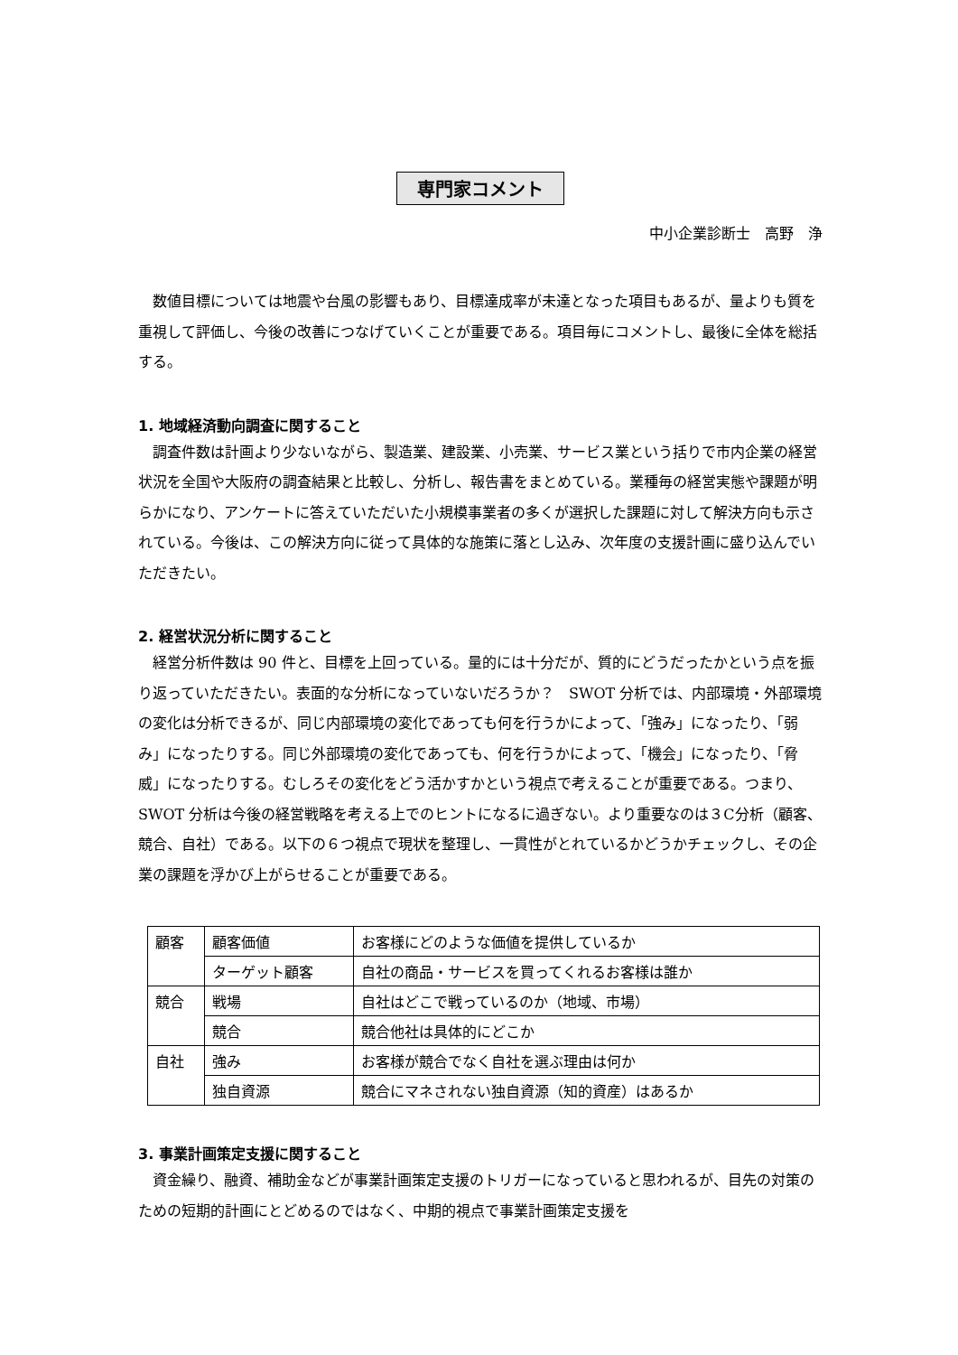専門家コメント
中小企業診断士　高野　浄
数値目標については地震や台風の影響もあり、目標達成率が未達となった項目もあるが、量よりも質を重視して評価し、今後の改善につなげていくことが重要である。項目毎にコメントし、最後に全体を総括する。
1. 地域経済動向調査に関すること
調査件数は計画より少ないながら、製造業、建設業、小売業、サービス業という括りで市内企業の経営状況を全国や大阪府の調査結果と比較し、分析し、報告書をまとめている。業種毎の経営実態や課題が明らかになり、アンケートに答えていただいた小規模事業者の多くが選択した課題に対して解決方向も示されている。今後は、この解決方向に従って具体的な施策に落とし込み、次年度の支援計画に盛り込んでいただきたい。
2. 経営状況分析に関すること
経営分析件数は 90 件と、目標を上回っている。量的には十分だが、質的にどうだったかという点を振り返っていただきたい。表面的な分析になっていないだろうか？　SWOT 分析では、内部環境・外部環境の変化は分析できるが、同じ内部環境の変化であっても何を行うかによって、「強み」になったり、「弱み」になったりする。同じ外部環境の変化であっても、何を行うかによって、「機会」になったり、「脅威」になったりする。むしろその変化をどう活かすかという視点で考えることが重要である。つまり、SWOT 分析は今後の経営戦略を考える上でのヒントになるに過ぎない。より重要なのは３C分析（顧客、競合、自社）である。以下の６つ視点で現状を整理し、一貫性がとれているかどうかチェックし、その企業の課題を浮かび上がらせることが重要である。
| 顧客 | 顧客価値 | お客様にどのような価値を提供しているか |
| | ターゲット顧客 | 自社の商品・サービスを買ってくれるお客様は誰か |
| 競合 | 戦場 | 自社はどこで戦っているのか（地域、市場） |
| | 競合 | 競合他社は具体的にどこか |
| 自社 | 強み | お客様が競合でなく自社を選ぶ理由は何か |
| | 独自資源 | 競合にマネされない独自資源（知的資産）はあるか |
3. 事業計画策定支援に関すること
資金繰り、融資、補助金などが事業計画策定支援のトリガーになっていると思われるが、目先の対策のための短期的計画にとどめるのではなく、中期的視点で事業計画策定支援を